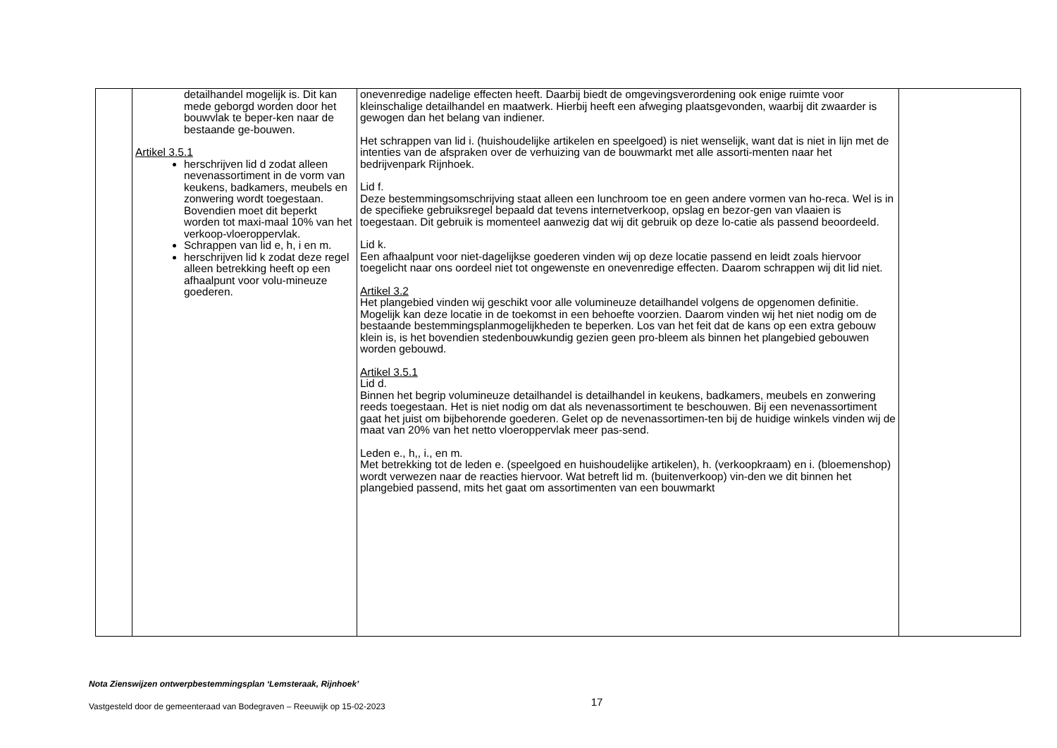| | detailhandel mogelijk is. Dit kan mede geborgd worden door het bouwvlak te beper-ken naar de bestaande ge-bouwen. Artikel 3.5.1 herschrijven lid d zodat alleen nevenassortiment in de vorm van keukens, badkamers, meubels en zonwering wordt toegestaan. Bovendien moet dit beperkt worden tot maxi-maal 10% van het verkoop-vloeroppervlak. Schrappen van lid e, h, i en m. herschrijven lid k zodat deze regel alleen betrekking heeft op een afhaalpunt voor volu-mineuze goederen. | onevenredige nadelige effecten heeft. Daarbij biedt de omgevingsverordening ook enige ruimte voor kleinschalige detailhandel en maatwerk. Hierbij heeft een afweging plaatsgevonden, waarbij dit zwaarder is gewogen dan het belang van indiener. Het schrappen van lid i. (huishoudelijke artikelen en speelgoed) is niet wenselijk, want dat is niet in lijn met de intenties van de afspraken over de verhuizing van de bouwmarkt met alle assorti-menten naar het bedrijvenpark Rijnhoek. Lid f. Deze bestemmingsomschrijving staat alleen een lunchroom toe en geen andere vormen van ho-reca. Wel is in de specifieke gebruiksregel bepaald dat tevens internetverkoop, opslag en bezor-gen van vlaaien is toegestaan. Dit gebruik is momenteel aanwezig dat wij dit gebruik op deze lo-catie als passend beoordeeld. Lid k. Een afhaalpunt voor niet-dagelijkse goederen vinden wij op deze locatie passend en leidt zoals hiervoor toegelicht naar ons oordeel niet tot ongewenste en onevenredige effecten. Daarom schrappen wij dit lid niet. Artikel 3.2 Het plangebied vinden wij geschikt voor alle volumineuze detailhandel volgens de opgenomen definitie. Mogelijk kan deze locatie in de toekomst in een behoefte voorzien. Daarom vinden wij het niet nodig om de bestaande bestemmingsplanmogelijkheden te beperken. Los van het feit dat de kans op een extra gebouw klein is, is het bovendien stedenbouwkundig gezien geen pro-bleem als binnen het plangebied gebouwen worden gebouwd. Artikel 3.5.1 Lid d. Binnen het begrip volumineuze detailhandel is detailhandel in keukens, badkamers, meubels en zonwering reeds toegestaan. Het is niet nodig om dat als nevenassortiment te beschouwen. Bij een nevenassortiment gaat het juist om bijbehorende goederen. Gelet op de nevenassortimen-ten bij de huidige winkels vinden wij de maat van 20% van het netto vloeroppervlak meer pas-send. Leden e., h,, i., en m. Met betrekking tot de leden e. (speelgoed en huishoudelijke artikelen), h. (verkoopkraam) en i. (bloemenshop) wordt verwezen naar de reacties hiervoor. Wat betreft lid m. (buitenverkoop) vin-den we dit binnen het plangebied passend, mits het gaat om assortimenten van een bouwmarkt | |
Nota Zienswijzen ontwerpbestemmingsplan ‘Lemsteraak, Rijnhoek’
Vastgesteld door de gemeenteraad van Bodegraven – Reeuwijk op 15-02-2023 17